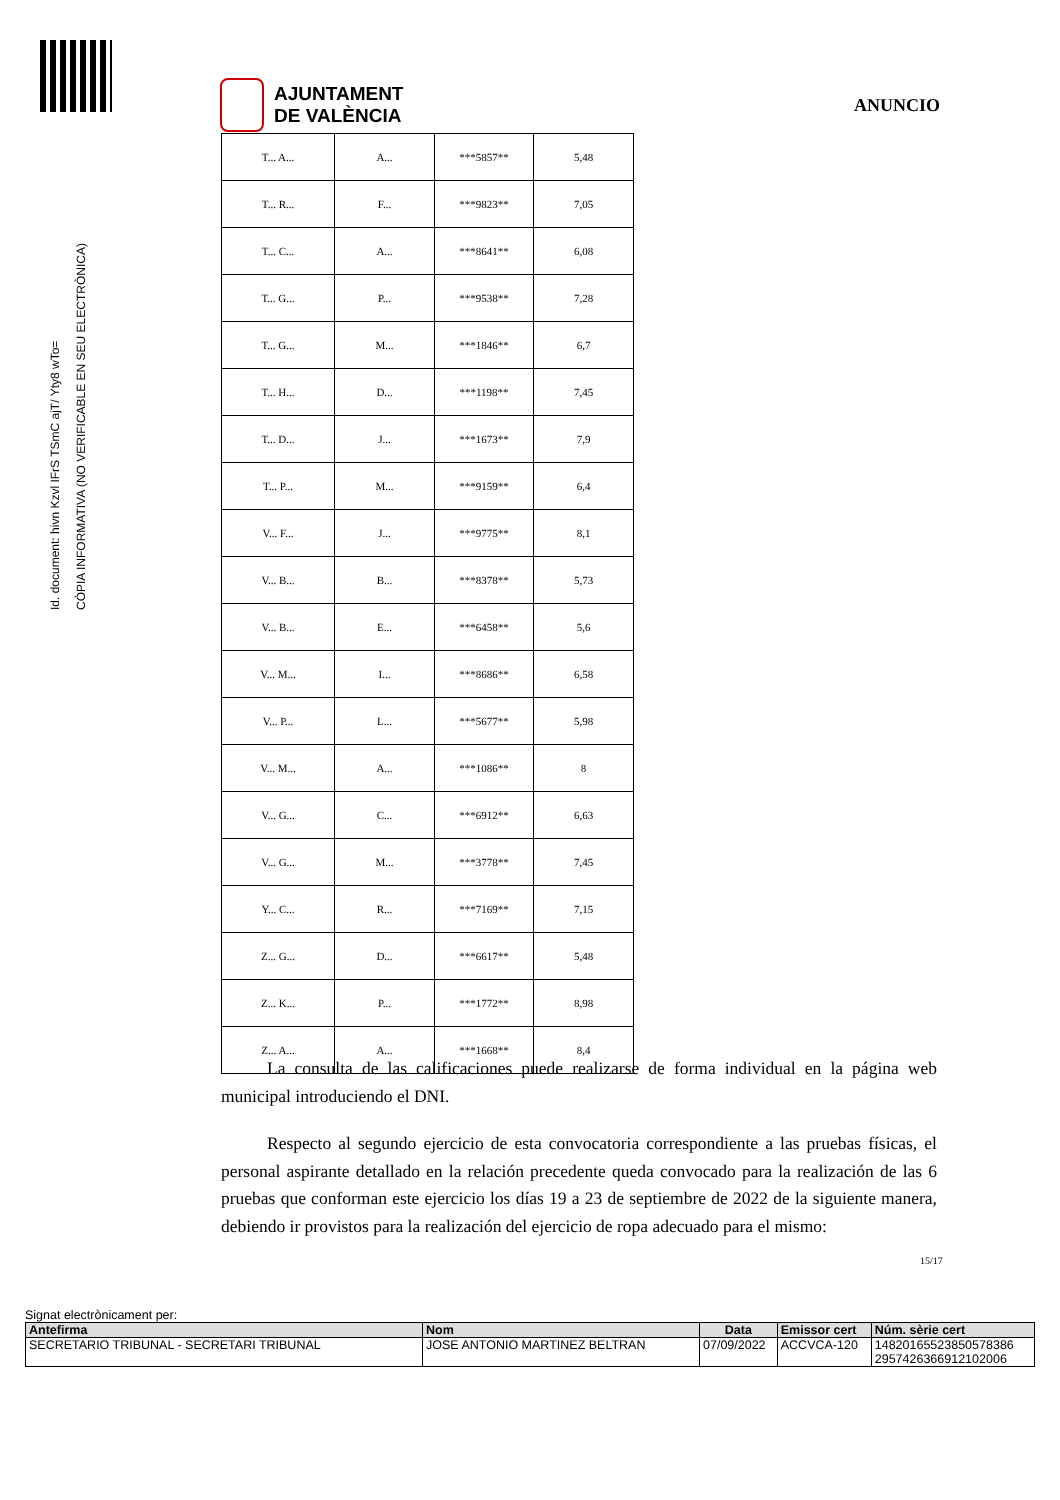AJUNTAMENT
DE VALÈNCIA
ANUNCIO
Id. document: hivn Kzvl IFrS TSmC ajT/ Yty8 wTo=
CÒPIA INFORMATIVA (NO VERIFICABLE EN SEU ELECTRÒNICA)
| T... A... | A... | ***5857** | 5,48 |
| T... R... | F... | ***9823** | 7,05 |
| T... C... | A... | ***8641** | 6,08 |
| T... G... | P... | ***9538** | 7,28 |
| T... G... | M... | ***1846** | 6,7 |
| T... H... | D... | ***1198** | 7,45 |
| T... D... | J... | ***1673** | 7,9 |
| T... P... | M... | ***9159** | 6,4 |
| V... F... | J... | ***9775** | 8,1 |
| V... B... | B... | ***8378** | 5,73 |
| V... B... | E... | ***6458** | 5,6 |
| V... M... | I... | ***8686** | 6,58 |
| V... P... | L... | ***5677** | 5,98 |
| V... M... | A... | ***1086** | 8 |
| V... G... | C... | ***6912** | 6,63 |
| V... G... | M... | ***3778** | 7,45 |
| Y... C... | R... | ***7169** | 7,15 |
| Z... G... | D... | ***6617** | 5,48 |
| Z... K... | P... | ***1772** | 8,98 |
| Z... A... | A... | ***1668** | 8,4 |
La consulta de las calificaciones puede realizarse de forma individual en la página web municipal introduciendo el DNI.
Respecto al segundo ejercicio de esta convocatoria correspondiente a las pruebas físicas, el personal aspirante detallado en la relación precedente queda convocado para la realización de las 6 pruebas que conforman este ejercicio los días 19 a 23 de septiembre de 2022 de la siguiente manera, debiendo ir provistos para la realización del ejercicio de ropa adecuado para el mismo:
15/17
Signat electrònicament per:
| Antefirma | Nom | Data | Emissor cert | Núm. sèrie cert |
| --- | --- | --- | --- | --- |
| SECRETARIO TRIBUNAL - SECRETARI TRIBUNAL | JOSE ANTONIO MARTINEZ BELTRAN | 07/09/2022 | ACCVCA-120 | 14820165523850578386 2957426366912102006 |